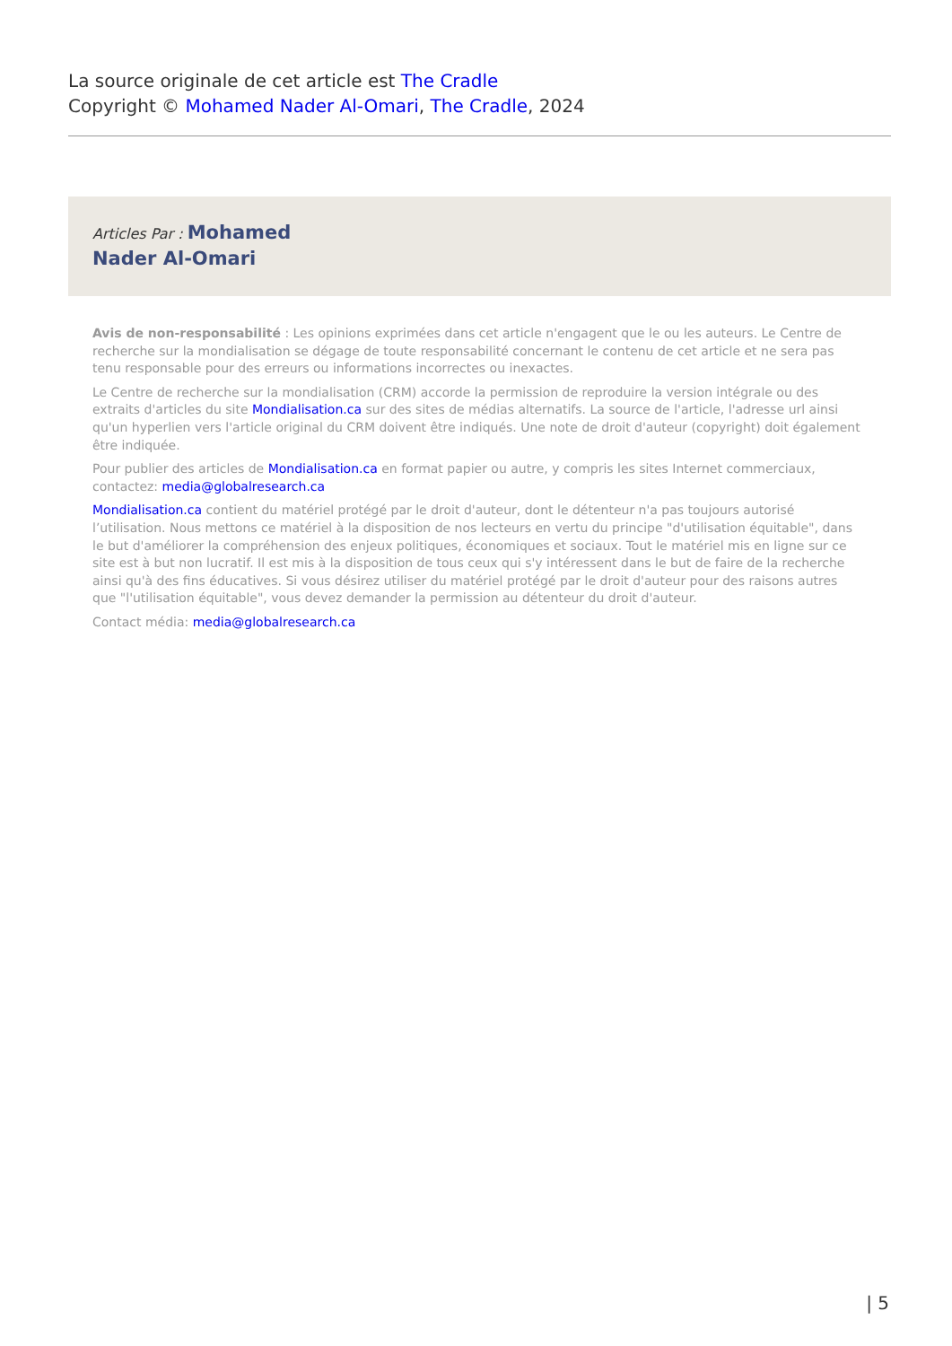La source originale de cet article est The Cradle
Copyright © Mohamed Nader Al-Omari, The Cradle, 2024
Articles Par : Mohamed
Nader Al-Omari
Avis de non-responsabilité : Les opinions exprimées dans cet article n'engagent que le ou les auteurs. Le Centre de recherche sur la mondialisation se dégage de toute responsabilité concernant le contenu de cet article et ne sera pas tenu responsable pour des erreurs ou informations incorrectes ou inexactes.
Le Centre de recherche sur la mondialisation (CRM) accorde la permission de reproduire la version intégrale ou des extraits d'articles du site Mondialisation.ca sur des sites de médias alternatifs. La source de l'article, l'adresse url ainsi qu'un hyperlien vers l'article original du CRM doivent être indiqués. Une note de droit d'auteur (copyright) doit également être indiquée.
Pour publier des articles de Mondialisation.ca en format papier ou autre, y compris les sites Internet commerciaux, contactez: media@globalresearch.ca
Mondialisation.ca contient du matériel protégé par le droit d'auteur, dont le détenteur n'a pas toujours autorisé l’utilisation. Nous mettons ce matériel à la disposition de nos lecteurs en vertu du principe "d'utilisation équitable", dans le but d'améliorer la compréhension des enjeux politiques, économiques et sociaux. Tout le matériel mis en ligne sur ce site est à but non lucratif. Il est mis à la disposition de tous ceux qui s'y intéressent dans le but de faire de la recherche ainsi qu'à des fins éducatives. Si vous désirez utiliser du matériel protégé par le droit d'auteur pour des raisons autres que "l'utilisation équitable", vous devez demander la permission au détenteur du droit d'auteur.
Contact média: media@globalresearch.ca
| 5